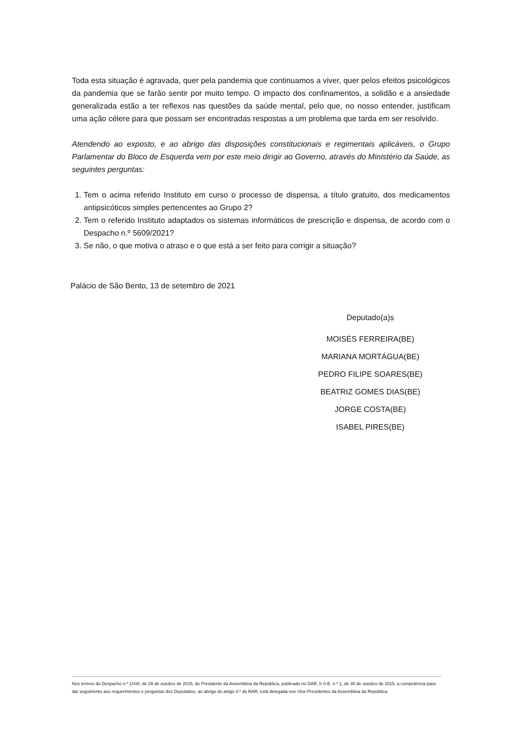Toda esta situação é agravada, quer pela pandemia que continuamos a viver, quer pelos efeitos psicológicos da pandemia que se farão sentir por muito tempo. O impacto dos confinamentos, a solidão e a ansiedade generalizada estão a ter reflexos nas questões da saúde mental, pelo que, no nosso entender, justificam uma ação célere para que possam ser encontradas respostas a um problema que tarda em ser resolvido.
Atendendo ao exposto, e ao abrigo das disposições constitucionais e regimentais aplicáveis, o Grupo Parlamentar do Bloco de Esquerda vem por este meio dirigir ao Governo, através do Ministério da Saúde, as seguintes perguntas:
1. Tem o acima referido Instituto em curso o processo de dispensa, a título gratuito, dos medicamentos antipsicóticos simples pertencentes ao Grupo 2?
2. Tem o referido Instituto adaptados os sistemas informáticos de prescrição e dispensa, de acordo com o Despacho n.º 5609/2021?
3. Se não, o que motiva o atraso e o que está a ser feito para corrigir a situação?
Palácio de São Bento, 13 de setembro de 2021
Deputado(a)s
MOISÉS FERREIRA(BE)
MARIANA MORTÁGUA(BE)
PEDRO FILIPE SOARES(BE)
BEATRIZ GOMES DIAS(BE)
JORGE COSTA(BE)
ISABEL PIRES(BE)
Nos termos do Despacho n.º 1/XIII, de 29 de outubro de 2015, do Presidente da Assembleia da República, publicado no DAR, II S-E, n.º 1, de 30 de outubro de 2015, a competência para dar seguimento aos requerimentos e perguntas dos Deputados, ao abrigo do artigo 4.º do RAR, está delegada nos Vice-Presidentes da Assembleia da República.